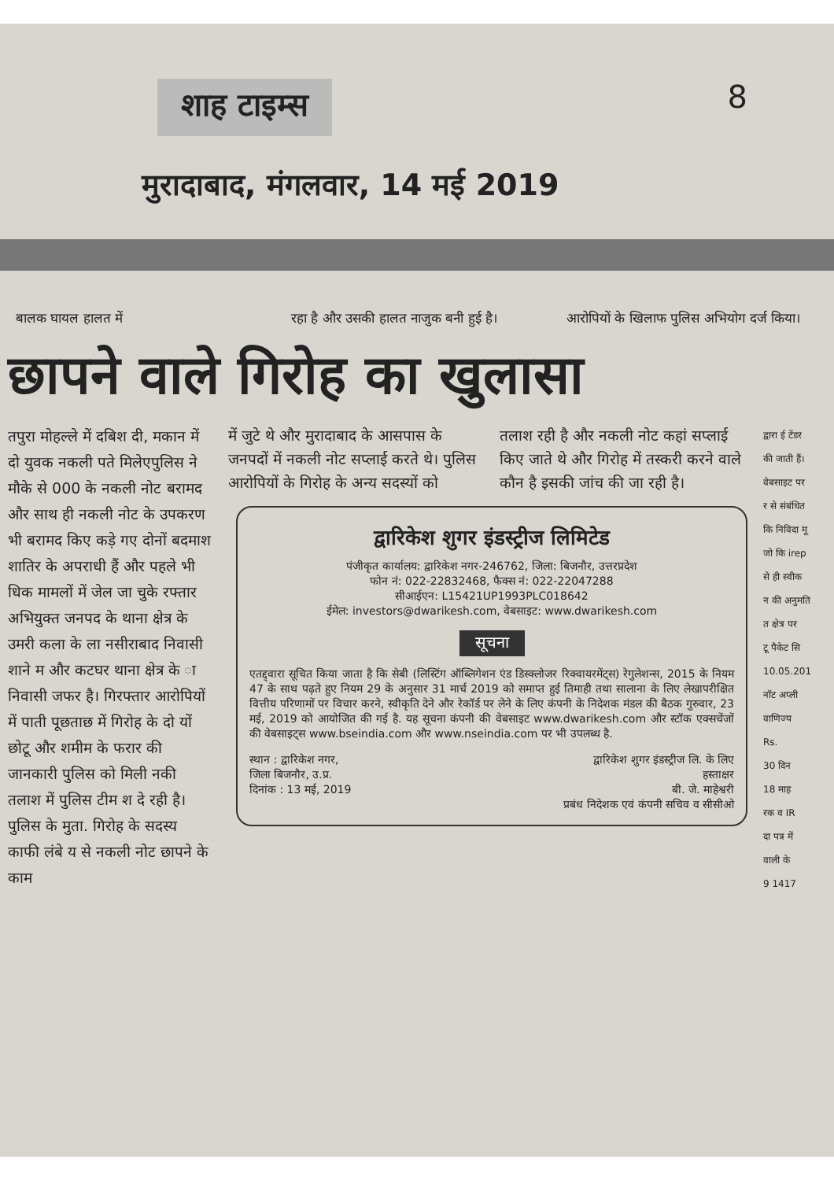शाह टाइम्स 8
मुरादाबाद, मंगलवार, 14 मई 2019
बालक घायल हालत में रहा है और उसकी हालत नाजुक बनी हुई है।
आरोपियों के खिलाफ पुलिस अभियोग दर्ज किया।
छापने वाले गिरोह का खुलासा
तपुरा मोहल्ले में दबिश दी, मकान में दो युवक नकली पते मिलेएपुलिस ने मौके से 000 के नकली नोट बरामद और साथ ही नकली नोट के उपकरण भी बरामद किए कड़े गए दोनों बदमाश शातिर के अपराधी हैं और पहले भी धिक मामलों में जेल जा चुके रफ्तार अभियुक्त जनपद के थाना क्षेत्र के उमरी कला के ला नसीराबाद निवासी शाने म और कटघर थाना क्षेत्र के ा निवासी जफर है। गिरफ्तार आरोपियों में पाती पूछताछ में गिरोह के दो यों छोटू और शमीम के फरार की जानकारी पुलिस को मिली नकी तलाश में पुलिस टीम श दे रही है। पुलिस के मुता. गिरोह के सदस्य काफी लंबे य से नकली नोट छापने के काम
में जुटे थे और मुरादाबाद के आसपास के जनपदों में नकली नोट सप्लाई करते थे। पुलिस आरोपियों के गिरोह के अन्य सदस्यों को
तलाश रही है और नकली नोट कहां सप्लाई किए जाते थे और गिरोह में तस्करी करने वाले कौन है इसकी जांच की जा रही है।
द्वारिकेश शुगर इंडस्ट्रीज लिमिटेड
पंजीकृत कार्यालय: द्वारिकेश नगर-246762, जिला: बिजनौर, उत्तरप्रदेश
फोन नं: 022-22832468, फैक्स नं: 022-22047288
सीआईएन: L15421UP1993PLC018642
ईमेल: investors@dwarikesh.com, वेबसाइट: www.dwarikesh.com
सूचना
एतद्द्वारा सूचित किया जाता है कि सेबी (लिस्टिंग ऑब्लिगेशन एंड डिस्क्लोजर रिक्वायरमेंट्स) रेगुलेशन्स, 2015 के नियम 47 के साथ पढ़ते हुए नियम 29 के अनुसार 31 मार्च 2019 को समाप्त हुई तिमाही तथा सालाना के लिए लेखापरीक्षित वित्तीय परिणामों पर विचार करने, स्वीकृति देने और रेकॉर्ड पर लेने के लिए कंपनी के निदेशक मंडल की बैठक गुरुवार, 23 मई, 2019 को आयोजित की गई है. यह सूचना कंपनी की वेबसाइट www.dwarikesh.com और स्टॉक एक्सचेंजों की वेबसाइट्स www.bseindia.com और www.nseindia.com पर भी उपलब्ध है.
स्थान : द्वारिकेश नगर,
जिला बिजनौर, उ.प्र.
दिनांक : 13 मई, 2019
द्वारिकेश शुगर इंडस्ट्रीज लि. के लिए
हस्ताक्षर
बी. जे. माहेश्वरी
प्रबंध निदेशक एवं कंपनी सचिव व सीसीओ
द्वारा ई टेंडर
की जाती हैं।
वेबसाइट पर
र से संबंधित
कि निविदा मू
जो कि irep
से ही स्वीक
न की अनुमति
त क्षेत्र पर
टू पैकेट सि
10.05.201
नॉट अप्ली
वाणिज्य
Rs.
30 दिन
18 माह
रक व IR
दा पत्र में
वाली के
9 1417